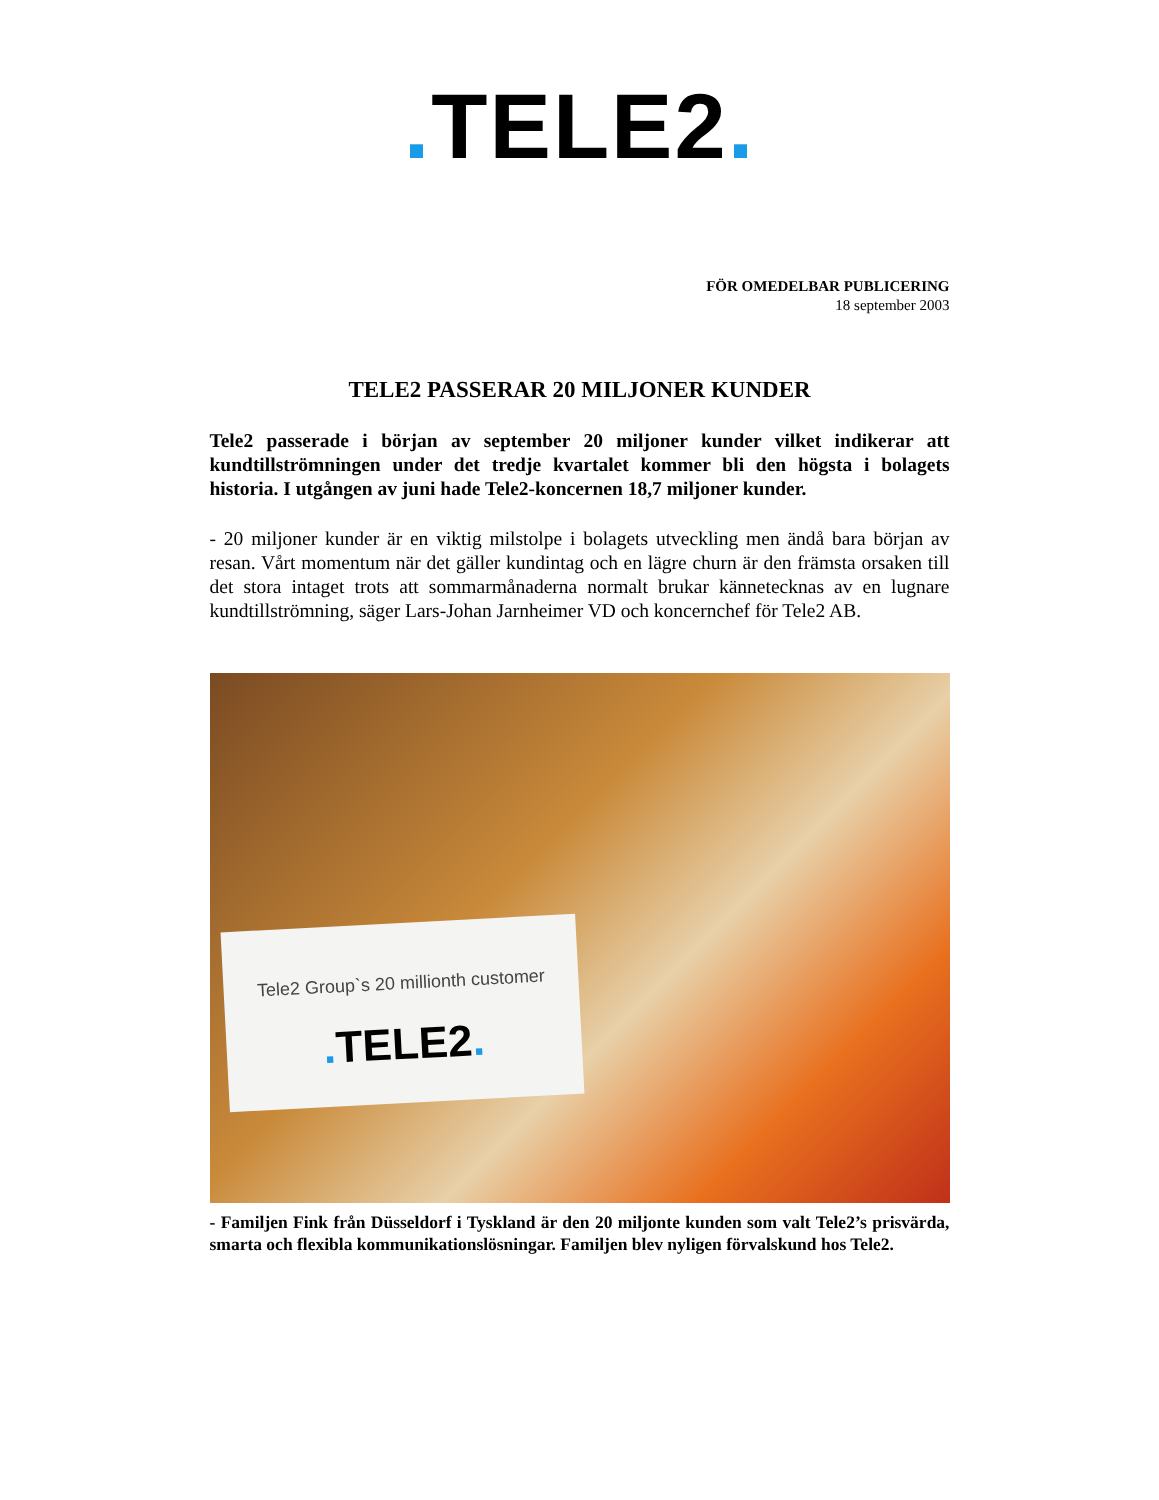. TELE2.
FÖR OMEDELBAR PUBLICERING
18 september 2003
TELE2 PASSERAR 20 MILJONER KUNDER
Tele2 passerade i början av september 20 miljoner kunder vilket indikerar att kundtillströmningen under det tredje kvartalet kommer bli den högsta i bolagets historia. I utgången av juni hade Tele2-koncernen 18,7 miljoner kunder.
- 20 miljoner kunder är en viktig milstolpe i bolagets utveckling men ändå bara början av resan. Vårt momentum när det gäller kundintag och en lägre churn är den främsta orsaken till det stora intaget trots att sommarmånaderna normalt brukar kännetecknas av en lugnare kundtillströmning, säger Lars-Johan Jarnheimer VD och koncernchef för Tele2 AB.
Tele2 Group`s 20 millionth customer
. TELE2.
- Familjen Fink från Düsseldorf i Tyskland är den 20 miljonte kunden som valt Tele2’s prisvärda, smarta och flexibla kommunikationslösningar. Familjen blev nyligen förvalskund hos Tele2.